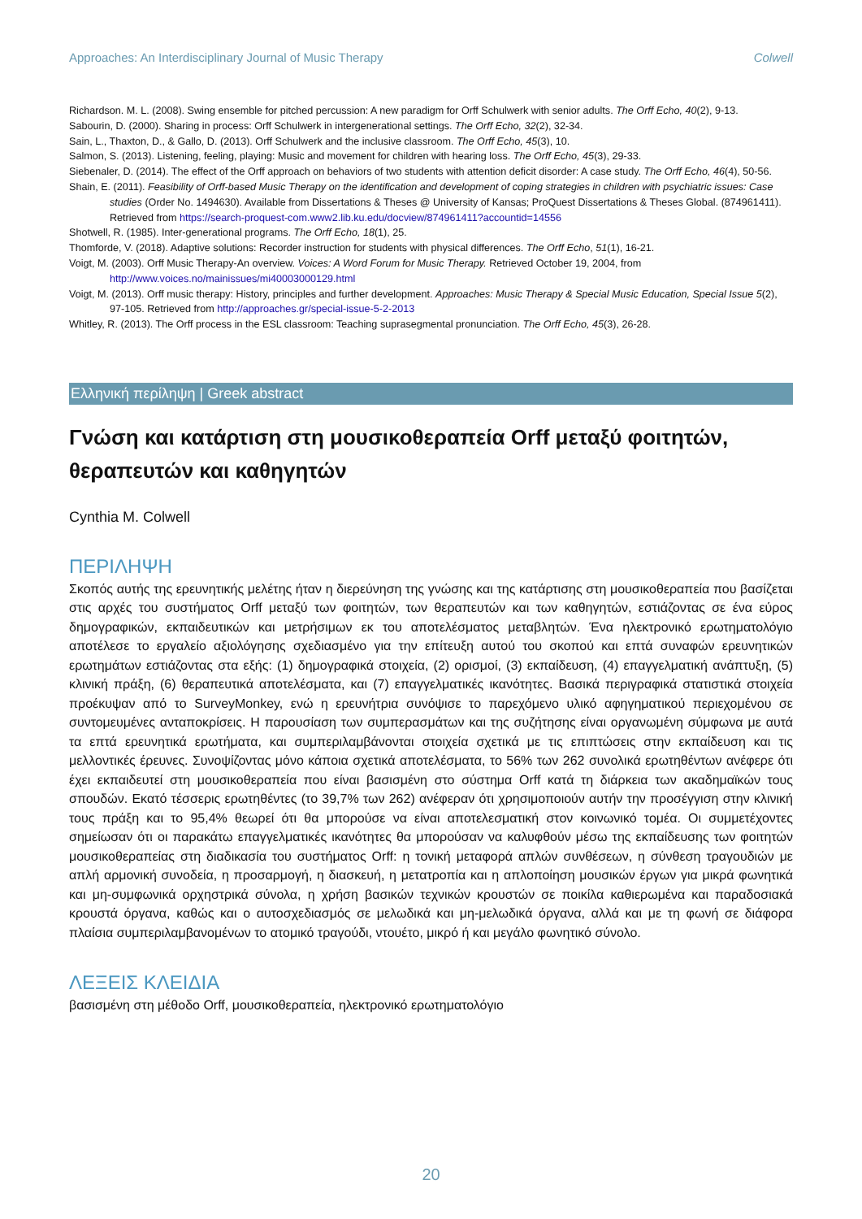Approaches: An Interdisciplinary Journal of Music Therapy Colwell
Richardson. M. L. (2008). Swing ensemble for pitched percussion: A new paradigm for Orff Schulwerk with senior adults. The Orff Echo, 40(2), 9-13.
Sabourin, D. (2000). Sharing in process: Orff Schulwerk in intergenerational settings. The Orff Echo, 32(2), 32-34.
Sain, L., Thaxton, D., & Gallo, D. (2013). Orff Schulwerk and the inclusive classroom. The Orff Echo, 45(3), 10.
Salmon, S. (2013). Listening, feeling, playing: Music and movement for children with hearing loss. The Orff Echo, 45(3), 29-33.
Siebenaler, D. (2014). The effect of the Orff approach on behaviors of two students with attention deficit disorder: A case study. The Orff Echo, 46(4), 50-56.
Shain, E. (2011). Feasibility of Orff-based Music Therapy on the identification and development of coping strategies in children with psychiatric issues: Case studies (Order No. 1494630). Available from Dissertations & Theses @ University of Kansas; ProQuest Dissertations & Theses Global. (874961411). Retrieved from https://search-proquest-com.www2.lib.ku.edu/docview/874961411?accountid=14556
Shotwell, R. (1985). Inter-generational programs. The Orff Echo, 18(1), 25.
Thomforde, V. (2018). Adaptive solutions: Recorder instruction for students with physical differences. The Orff Echo, 51(1), 16-21.
Voigt, M. (2003). Orff Music Therapy-An overview. Voices: A Word Forum for Music Therapy. Retrieved October 19, 2004, from http://www.voices.no/mainissues/mi40003000129.html
Voigt, M. (2013). Orff music therapy: History, principles and further development. Approaches: Music Therapy & Special Music Education, Special Issue 5(2), 97-105. Retrieved from http://approaches.gr/special-issue-5-2-2013
Whitley, R. (2013). The Orff process in the ESL classroom: Teaching suprasegmental pronunciation. The Orff Echo, 45(3), 26-28.
Ελληνική περίληψη | Greek abstract
Γνώση και κατάρτιση στη μουσικοθεραπεία Orff μεταξύ φοιτητών, θεραπευτών και καθηγητών
Cynthia M. Colwell
ΠΕΡΙΛΗΨΗ
Σκοπός αυτής της ερευνητικής μελέτης ήταν η διερεύνηση της γνώσης και της κατάρτισης στη μουσικοθεραπεία που βασίζεται στις αρχές του συστήματος Orff μεταξύ των φοιτητών, των θεραπευτών και των καθηγητών, εστιάζοντας σε ένα εύρος δημογραφικών, εκπαιδευτικών και μετρήσιμων εκ του αποτελέσματος μεταβλητών. Ένα ηλεκτρονικό ερωτηματολόγιο αποτέλεσε το εργαλείο αξιολόγησης σχεδιασμένο για την επίτευξη αυτού του σκοπού και επτά συναφών ερευνητικών ερωτημάτων εστιάζοντας στα εξής: (1) δημογραφικά στοιχεία, (2) ορισμοί, (3) εκπαίδευση, (4) επαγγελματική ανάπτυξη, (5) κλινική πράξη, (6) θεραπευτικά αποτελέσματα, και (7) επαγγελματικές ικανότητες. Βασικά περιγραφικά στατιστικά στοιχεία προέκυψαν από το SurveyMonkey, ενώ η ερευνήτρια συνόψισε το παρεχόμενο υλικό αφηγηματικού περιεχομένου σε συντομευμένες ανταποκρίσεις. Η παρουσίαση των συμπερασμάτων και της συζήτησης είναι οργανωμένη σύμφωνα με αυτά τα επτά ερευνητικά ερωτήματα, και συμπεριλαμβάνονται στοιχεία σχετικά με τις επιπτώσεις στην εκπαίδευση και τις μελλοντικές έρευνες. Συνοψίζοντας μόνο κάποια σχετικά αποτελέσματα, το 56% των 262 συνολικά ερωτηθέντων ανέφερε ότι έχει εκπαιδευτεί στη μουσικοθεραπεία που είναι βασισμένη στο σύστημα Orff κατά τη διάρκεια των ακαδημαϊκών τους σπουδών. Εκατό τέσσερις ερωτηθέντες (το 39,7% των 262) ανέφεραν ότι χρησιμοποιούν αυτήν την προσέγγιση στην κλινική τους πράξη και το 95,4% θεωρεί ότι θα μπορούσε να είναι αποτελεσματική στον κοινωνικό τομέα. Οι συμμετέχοντες σημείωσαν ότι οι παρακάτω επαγγελματικές ικανότητες θα μπορούσαν να καλυφθούν μέσω της εκπαίδευσης των φοιτητών μουσικοθεραπείας στη διαδικασία του συστήματος Orff: η τονική μεταφορά απλών συνθέσεων, η σύνθεση τραγουδιών με απλή αρμονική συνοδεία, η προσαρμογή, η διασκευή, η μετατροπία και η απλοποίηση μουσικών έργων για μικρά φωνητικά και μη-συμφωνικά ορχηστρικά σύνολα, η χρήση βασικών τεχνικών κρουστών σε ποικίλα καθιερωμένα και παραδοσιακά κρουστά όργανα, καθώς και ο αυτοσχεδιασμός σε μελωδικά και μη-μελωδικά όργανα, αλλά και με τη φωνή σε διάφορα πλαίσια συμπεριλαμβανομένων το ατομικό τραγούδι, ντουέτο, μικρό ή και μεγάλο φωνητικό σύνολο.
ΛΕΞΕΙΣ ΚΛΕΙΔΙΑ
βασισμένη στη μέθοδο Orff, μουσικοθεραπεία, ηλεκτρονικό ερωτηματολόγιο
20